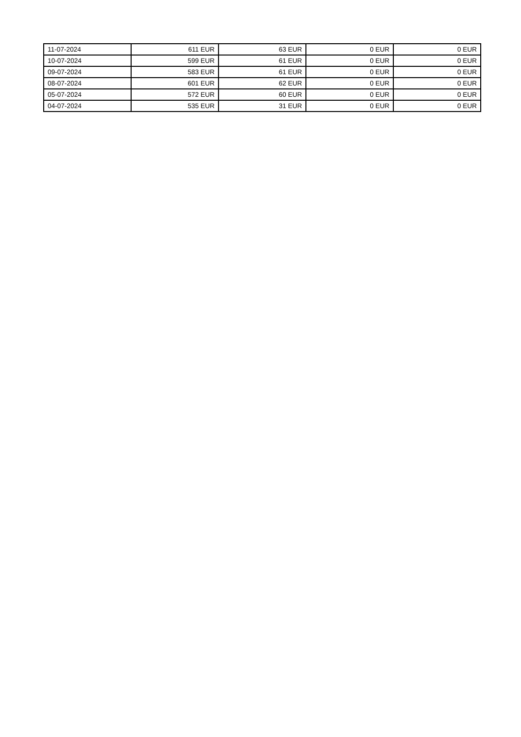| 11-07-2024 | 611 EUR | 63 EUR | 0 EUR | 0 EUR |
| 10-07-2024 | 599 EUR | 61 EUR | 0 EUR | 0 EUR |
| 09-07-2024 | 583 EUR | 61 EUR | 0 EUR | 0 EUR |
| 08-07-2024 | 601 EUR | 62 EUR | 0 EUR | 0 EUR |
| 05-07-2024 | 572 EUR | 60 EUR | 0 EUR | 0 EUR |
| 04-07-2024 | 535 EUR | 31 EUR | 0 EUR | 0 EUR |